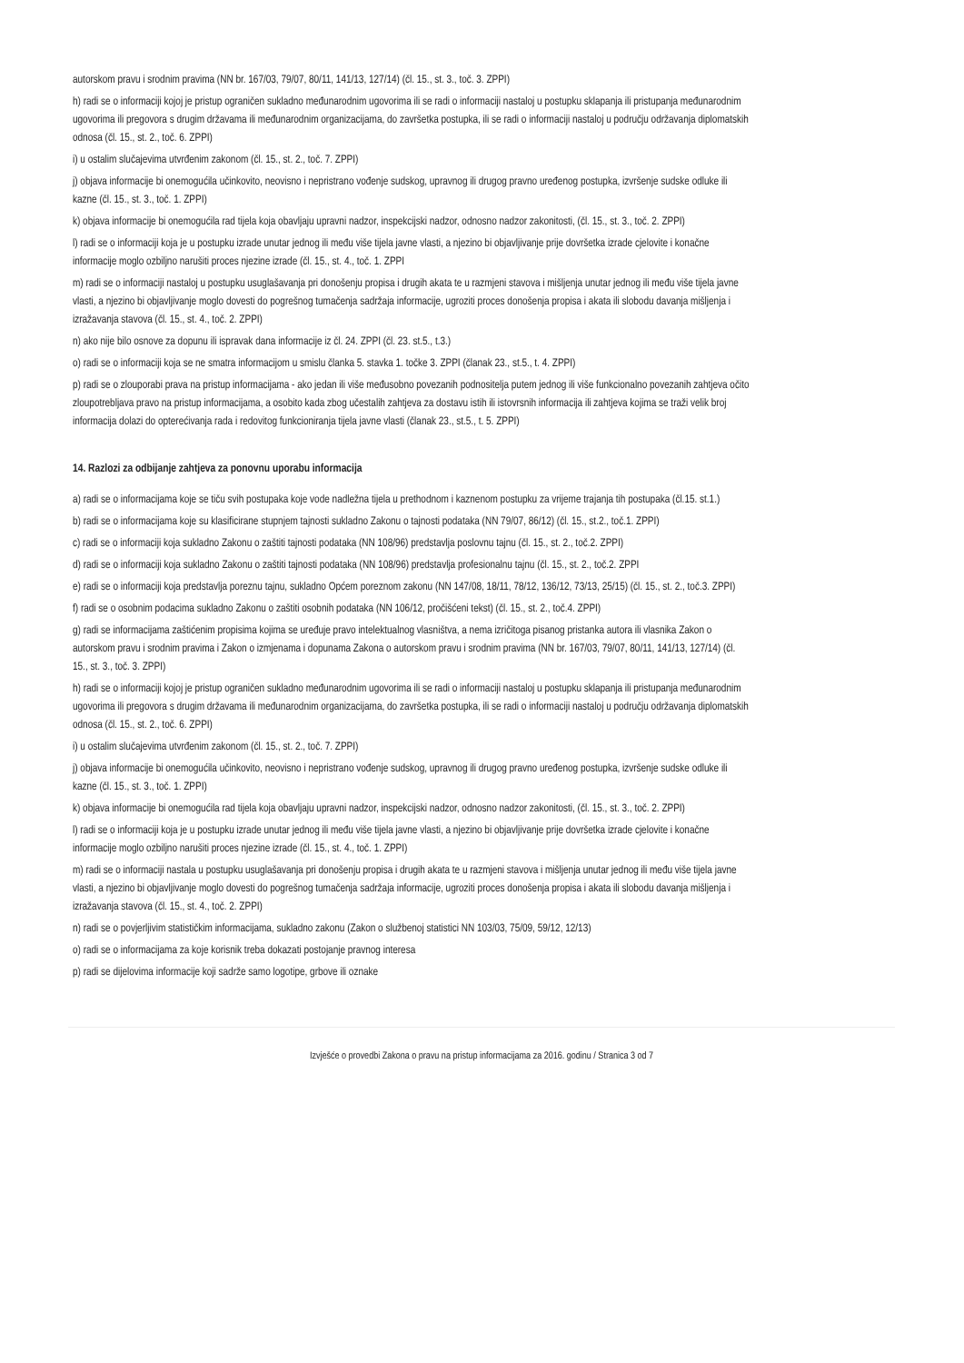autorskom pravu i srodnim pravima (NN br. 167/03, 79/07, 80/11, 141/13, 127/14) (čl. 15., st. 3., toč. 3. ZPPI)
h) radi se o informaciji kojoj je pristup ograničen sukladno međunarodnim ugovorima ili se radi o informaciji nastaloj u postupku sklapanja ili pristupanja međunarodnim ugovorima ili pregovora s drugim državama ili međunarodnim organizacijama, do završetka postupka, ili se radi o informaciji nastaloj u području održavanja diplomatskih odnosa (čl. 15., st. 2., toč. 6. ZPPI)
i) u ostalim slučajevima utvrđenim zakonom (čl. 15., st. 2., toč. 7. ZPPI)
j) objava informacije bi onemogućila učinkovito, neovisno i nepristrano vođenje sudskog, upravnog ili drugog pravno uređenog postupka, izvršenje sudske odluke ili kazne (čl. 15., st. 3., toč. 1. ZPPI)
k) objava informacije bi onemogućila rad tijela koja obavljaju upravni nadzor, inspekcijski nadzor, odnosno nadzor zakonitosti, (čl. 15., st. 3., toč. 2. ZPPI)
l) radi se o informaciji koja je u postupku izrade unutar jednog ili među više tijela javne vlasti, a njezino bi objavljivanje prije dovršetka izrade cjelovite i konačne informacije moglo ozbiljno narušiti proces njezine izrade (čl. 15., st. 4., toč. 1. ZPPI
m) radi se o informaciji nastaloj u postupku usuglašavanja pri donošenju propisa i drugih akata te u razmjeni stavova i mišljenja unutar jednog ili među više tijela javne vlasti, a njezino bi objavljivanje moglo dovesti do pogrešnog tumačenja sadržaja informacije, ugroziti proces donošenja propisa i akata ili slobodu davanja mišljenja i izražavanja stavova (čl. 15., st. 4., toč. 2. ZPPI)
n) ako nije bilo osnove za dopunu ili ispravak dana informacije iz čl. 24. ZPPI (čl. 23. st.5., t.3.)
o) radi se o informaciji koja se ne smatra informacijom u smislu članka 5. stavka 1. točke 3. ZPPI (članak 23., st.5., t. 4. ZPPI)
p) radi se o zlouporabi prava na pristup informacijama - ako jedan ili više međusobno povezanih podnositelja putem jednog ili više funkcionalno povezanih zahtjeva očito zloupotrebljava pravo na pristup informacijama, a osobito kada zbog učestalih zahtjeva za dostavu istih ili istovrsnih informacija ili zahtjeva kojima se traži velik broj informacija dolazi do opterećivanja rada i redovitog funkcioniranja tijela javne vlasti (članak 23., st.5., t. 5. ZPPI)
14. Razlozi za odbijanje zahtjeva za ponovnu uporabu informacija
a) radi se o informacijama koje se tiču svih postupaka koje vode nadležna tijela u prethodnom i kaznenom postupku za vrijeme trajanja tih postupaka (čl.15. st.1.)
b) radi se o informacijama koje su klasificirane stupnjem tajnosti sukladno Zakonu o tajnosti podataka (NN 79/07, 86/12) (čl. 15., st.2., toč.1. ZPPI)
c) radi se o informaciji koja sukladno Zakonu o zaštiti tajnosti podataka (NN 108/96) predstavlja poslovnu tajnu (čl. 15., st. 2., toč.2. ZPPI)
d) radi se o informaciji koja sukladno Zakonu o zaštiti tajnosti podataka (NN 108/96) predstavlja profesionalnu tajnu (čl. 15., st. 2., toč.2. ZPPI
e) radi se o informaciji koja predstavlja poreznu tajnu, sukladno Općem poreznom zakonu (NN 147/08, 18/11, 78/12, 136/12, 73/13, 25/15) (čl. 15., st. 2., toč.3. ZPPI)
f) radi se o osobnim podacima sukladno Zakonu o zaštiti osobnih podataka (NN 106/12, pročišćeni tekst) (čl. 15., st. 2., toč.4. ZPPI)
g) radi se informacijama zaštićenim propisima kojima se uređuje pravo intelektualnog vlasništva, a nema izričitoga pisanog pristanka autora ili vlasnika Zakon o autorskom pravu i srodnim pravima i Zakon o izmjenama i dopunama Zakona o autorskom pravu i srodnim pravima (NN br. 167/03, 79/07, 80/11, 141/13, 127/14) (čl. 15., st. 3., toč. 3. ZPPI)
h) radi se o informaciji kojoj je pristup ograničen sukladno međunarodnim ugovorima ili se radi o informaciji nastaloj u postupku sklapanja ili pristupanja međunarodnim ugovorima ili pregovora s drugim državama ili međunarodnim organizacijama, do završetka postupka, ili se radi o informaciji nastaloj u području održavanja diplomatskih odnosa (čl. 15., st. 2., toč. 6. ZPPI)
i) u ostalim slučajevima utvrđenim zakonom (čl. 15., st. 2., toč. 7. ZPPI)
j) objava informacije bi onemogućila učinkovito, neovisno i nepristrano vođenje sudskog, upravnog ili drugog pravno uređenog postupka, izvršenje sudske odluke ili kazne (čl. 15., st. 3., toč. 1. ZPPI)
k) objava informacije bi onemogućila rad tijela koja obavljaju upravni nadzor, inspekcijski nadzor, odnosno nadzor zakonitosti, (čl. 15., st. 3., toč. 2. ZPPI)
l) radi se o informaciji koja je u postupku izrade unutar jednog ili među više tijela javne vlasti, a njezino bi objavljivanje prije dovršetka izrade cjelovite i konačne informacije moglo ozbiljno narušiti proces njezine izrade (čl. 15., st. 4., toč. 1. ZPPI)
m) radi se o informaciji nastala u postupku usuglašavanja pri donošenju propisa i drugih akata te u razmjeni stavova i mišljenja unutar jednog ili među više tijela javne vlasti, a njezino bi objavljivanje moglo dovesti do pogrešnog tumačenja sadržaja informacije, ugroziti proces donošenja propisa i akata ili slobodu davanja mišljenja i izražavanja stavova (čl. 15., st. 4., toč. 2. ZPPI)
n) radi se o povjerljivim statističkim informacijama, sukladno zakonu (Zakon o službenoj statistici NN 103/03, 75/09, 59/12, 12/13)
o) radi se o informacijama za koje korisnik treba dokazati postojanje pravnog interesa
p) radi se dijelovima informacije koji sadrže samo logotipe, grbove ili oznake
Izvješće o provedbi Zakona o pravu na pristup informacijama za 2016. godinu / Stranica 3 od 7